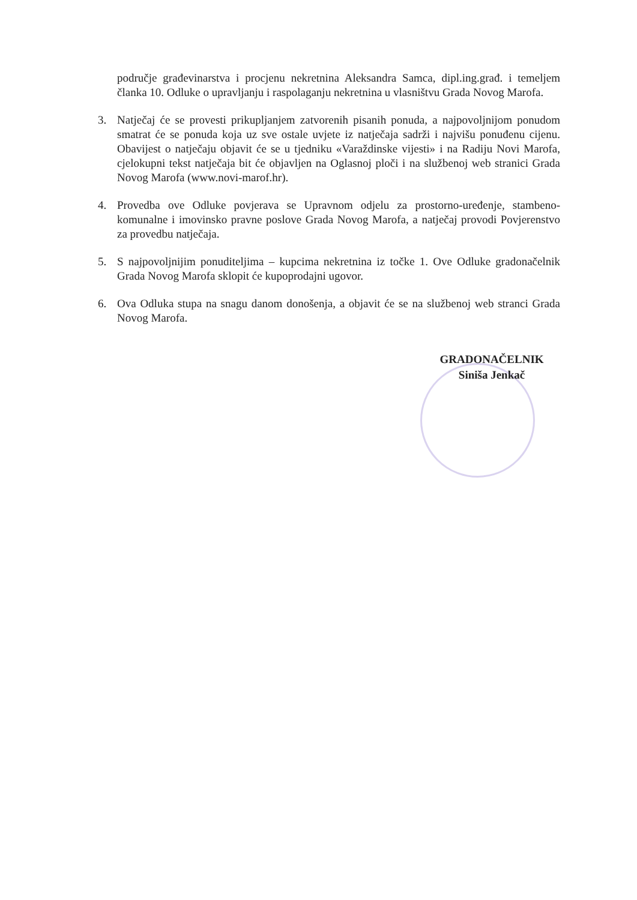područje građevinarstva i procjenu nekretnina Aleksandra Samca, dipl.ing.građ. i temeljem članka 10. Odluke o upravljanju i raspolaganju nekretnina u vlasništvu Grada Novog Marofa.
3. Natječaj će se provesti prikupljanjem zatvorenih pisanih ponuda, a najpovoljnijom ponudom smatrat će se ponuda koja uz sve ostale uvjete iz natječaja sadrži i najvišu ponuđenu cijenu. Obavijest o natječaju objavit će se u tjedniku «Varaždinske vijesti» i na Radiju Novi Marofa, cjelokupni tekst natječaja bit će objavljen na Oglasnoj ploči i na službenoj web stranici Grada Novog Marofa (www.novi-marof.hr).
4. Provedba ove Odluke povjerava se Upravnom odjelu za prostorno-uređenje, stambeno-komunalne i imovinsko pravne poslove Grada Novog Marofa, a natječaj provodi Povjerenstvo za provedbu natječaja.
5. S najpovoljnijim ponuditeljima – kupcima nekretnina iz točke 1. Ove Odluke gradonačelnik Grada Novog Marofa sklopit će kupoprodajni ugovor.
6. Ova Odluka stupa na snagu danom donošenja, a objavit će se na službenoj web stranci Grada Novog Marofa.
GRADONAČELNIK
Siniša Jenkač